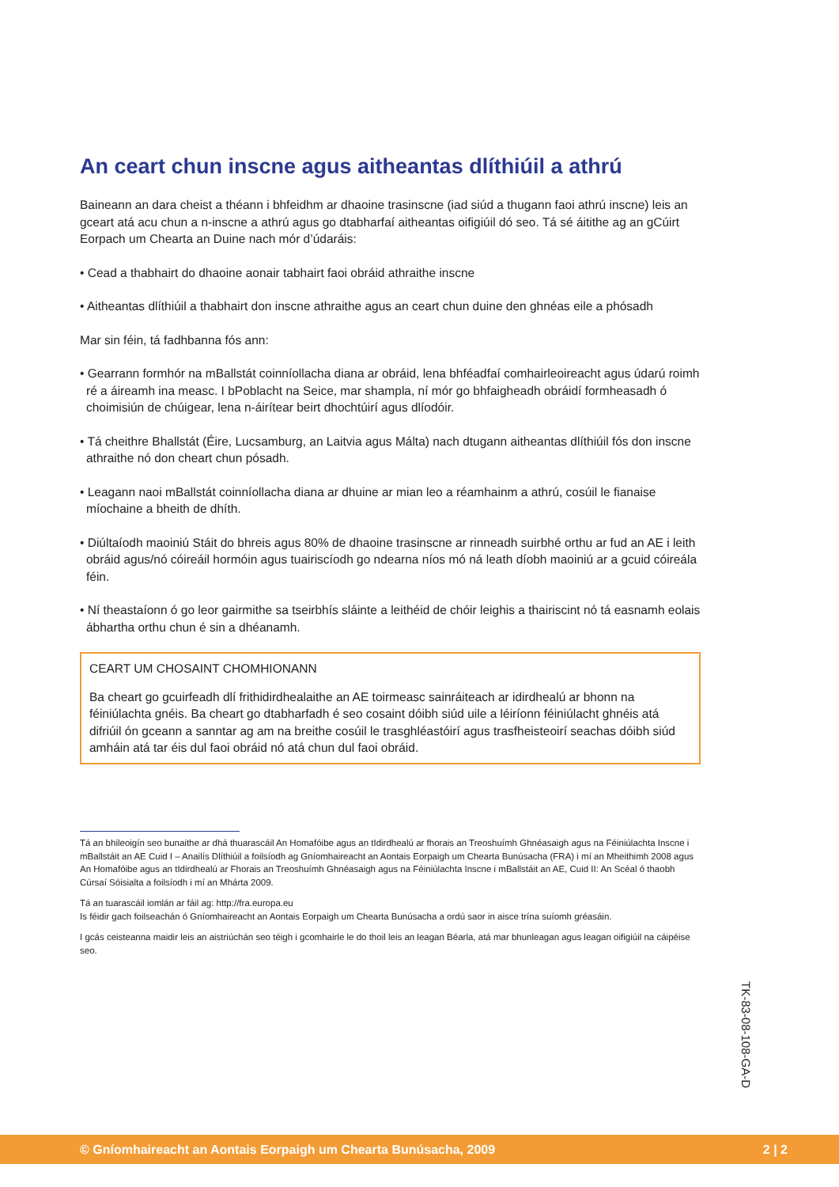An ceart chun inscne agus aitheantas dlíthiúil a athrú
Baineann an dara cheist a théann i bhfeidhm ar dhaoine trasinscne (iad siúd a thugann faoi athrú inscne) leis an gceart atá acu chun a n-inscne a athrú agus go dtabharfaí aitheantas oifigiúil dó seo. Tá sé áitithe ag an gCúirt Eorpach um Chearta an Duine nach mór d’údaráis:
• Cead a thabhairt do dhaoine aonair tabhairt faoi obráid athraithe inscne
• Aitheantas dlíthiúil a thabhairt don inscne athraithe agus an ceart chun duine den ghnéas eile a phósadh
Mar sin féin, tá fadhbanna fós ann:
• Gearrann formhór na mBallstát coinníollacha diana ar obráid, lena bhféadfaí comhairleoireacht agus údarú roimh ré a áireamh ina measc. I bPoblacht na Seice, mar shampla, ní mór go bhfaigheadh obráidí formheasadh ó choimisiún de chúigear, lena n-áirítear beirt dhochtúirí agus dlíodóir.
• Tá cheithre Bhallstát (Éire, Lucsamburg, an Laitvia agus Málta) nach dtugann aitheantas dlíthiúil fós don inscne athraithe nó don cheart chun pósadh.
• Leagann naoi mBallstát coinníollacha diana ar dhuine ar mian leo a réamhainm a athrú, cosúil le fianaise míochaine a bheith de dhíth.
• Diúltaíodh maoiniú Stáit do bhreis agus 80% de dhaoine trasinscne ar rinneadh suirbhé orthu ar fud an AE i leith obráid agus/nó cóireáil hormóin agus tuairiscíodh go ndearna níos mó ná leath díobh maoiniú ar a gcuid cóireála féin.
• Ní theastaíonn ó go leor gairmithe sa tseirbhís sláinte a leithéid de chóir leighis a thairiscint nó tá easnamh eolais ábhartha orthu chun é sin a dhéanamh.
CEART UM CHOSAINT CHOMHIONANN
Ba cheart go gcuirfeadh dlí frithidirdhealaithe an AE toirmeasc sainráiteach ar idirdhealú ar bhonn na féiniúlachta gnéis. Ba cheart go dtabharfadh é seo cosaint dóibh siúd uile a léiríonn féiniúlacht ghnéis atá difriúil ón gceann a sanntar ag am na breithe cosúil le trasghléastóirí agus trasfheisteoirí seachas dóibh siúd amháin atá tar éis dul faoi obráid nó atá chun dul faoi obráid.
Tá an bhileoigín seo bunaithe ar dhá thuarascáil An Homafóibe agus an tIdirdhealú ar fhorais an Treoshuímh Ghnéasaigh agus na Féiniúlachta Inscne i mBallstáit an AE Cuid I – Anailís Dlíthiúil a foilsíodh ag Gníomhaireacht an Aontais Eorpaigh um Chearta Bunúsacha (FRA) i mí an Mheithimh 2008 agus An Homafóibe agus an tIdirdhealú ar Fhorais an Treoshuímh Ghnéasaigh agus na Féiniúlachta Inscne i mBallstáit an AE, Cuid II: An Scéal ó thaobh Cúrsaí Sóisialta a foilsíodh i mí an Mhárta 2009.
Tá an tuarascáil iomlán ar fáil ag: http://fra.europa.eu
Is féidir gach foilseachán ó Gníomhaireacht an Aontais Eorpaigh um Chearta Bunúsacha a ordú saor in aisce trína suíomh gréasáin.
I gcás ceisteanna maidir leis an aistriúchán seo téigh i gcomhairle le do thoil leis an leagan Béarla, atá mar bhunleagan agus leagan oifigiúil na cáipéise seo.
TK-83-08-108-GA-D
© Gníomhaireacht an Aontais Eorpaigh um Chearta Bunúsacha, 2009 2 | 2